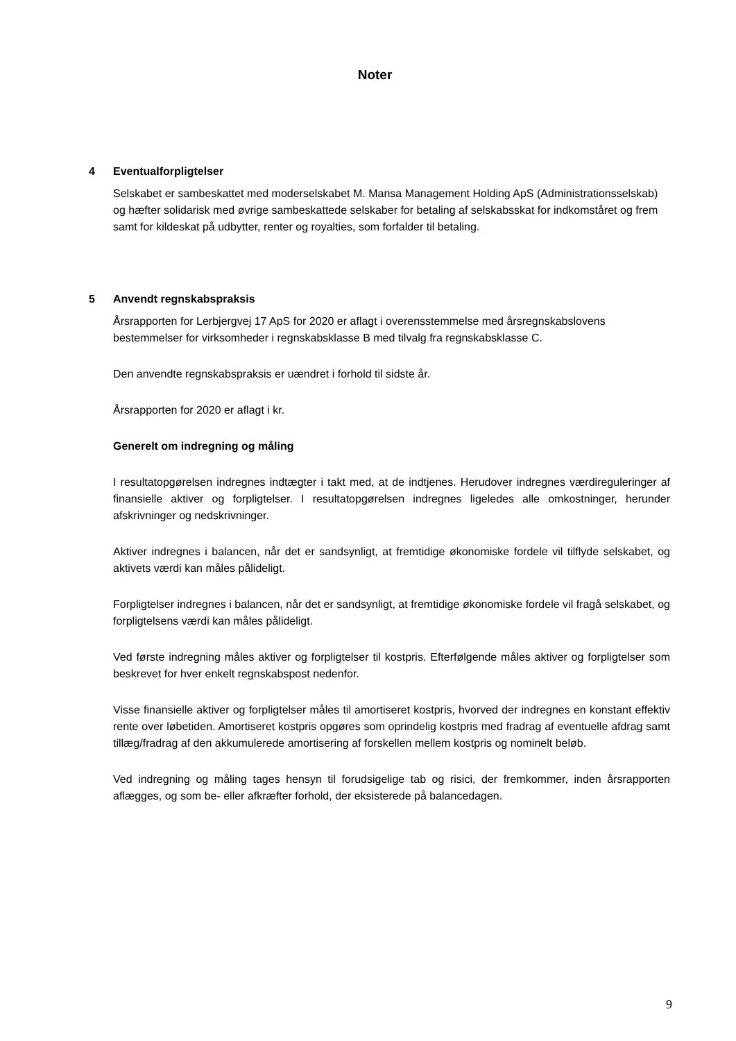Noter
4 Eventualforpligtelser
Selskabet er sambeskattet med moderselskabet M. Mansa Management Holding ApS (Administrationsselskab) og hæfter solidarisk med øvrige sambeskattede selskaber for betaling af selskabsskat for indkomståret og frem samt for kildeskat på udbytter, renter og royalties, som forfalder til betaling.
5 Anvendt regnskabspraksis
Årsrapporten for Lerbjergvej 17 ApS for 2020 er aflagt i overensstemmelse med årsregnskabslovens bestemmelser for virksomheder i regnskabsklasse B med tilvalg fra regnskabsklasse C.
Den anvendte regnskabspraksis er uændret i forhold til sidste år.
Årsrapporten for 2020 er aflagt i kr.
Generelt om indregning og måling
I resultatopgørelsen indregnes indtægter i takt med, at de indtjenes. Herudover indregnes værdireguleringer af finansielle aktiver og forpligtelser. I resultatopgørelsen indregnes ligeledes alle omkostninger, herunder afskrivninger og nedskrivninger.
Aktiver indregnes i balancen, når det er sandsynligt, at fremtidige økonomiske fordele vil tilflyde selskabet, og aktivets værdi kan måles pålideligt.
Forpligtelser indregnes i balancen, når det er sandsynligt, at fremtidige økonomiske fordele vil fragå selskabet, og forpligtelsens værdi kan måles pålideligt.
Ved første indregning måles aktiver og forpligtelser til kostpris. Efterfølgende måles aktiver og forpligtelser som beskrevet for hver enkelt regnskabspost nedenfor.
Visse finansielle aktiver og forpligtelser måles til amortiseret kostpris, hvorved der indregnes en konstant effektiv rente over løbetiden. Amortiseret kostpris opgøres som oprindelig kostpris med fradrag af eventuelle afdrag samt tillæg/fradrag af den akkumulerede amortisering af forskellen mellem kostpris og nominelt beløb.
Ved indregning og måling tages hensyn til forudsigelige tab og risici, der fremkommer, inden årsrapporten aflægges, og som be- eller afkræfter forhold, der eksisterede på balancedagen.
9